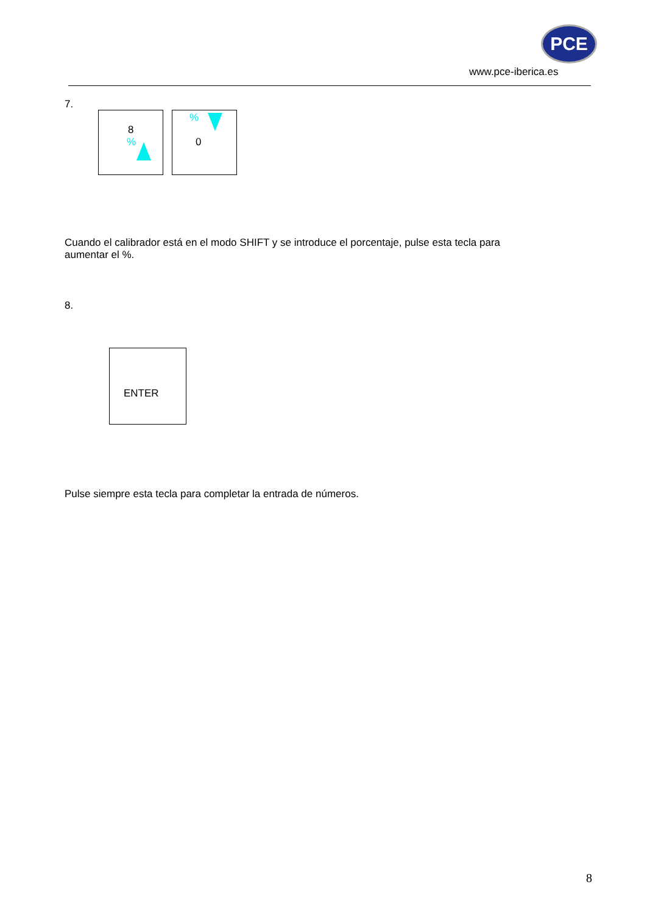PCE
www.pce-iberica.es
7.
8
%
%
0
Cuando el calibrador está en el modo SHIFT y se introduce el porcentaje, pulse esta tecla para aumentar el %.
8.
ENTER
Pulse siempre esta tecla para completar la entrada de números.
8